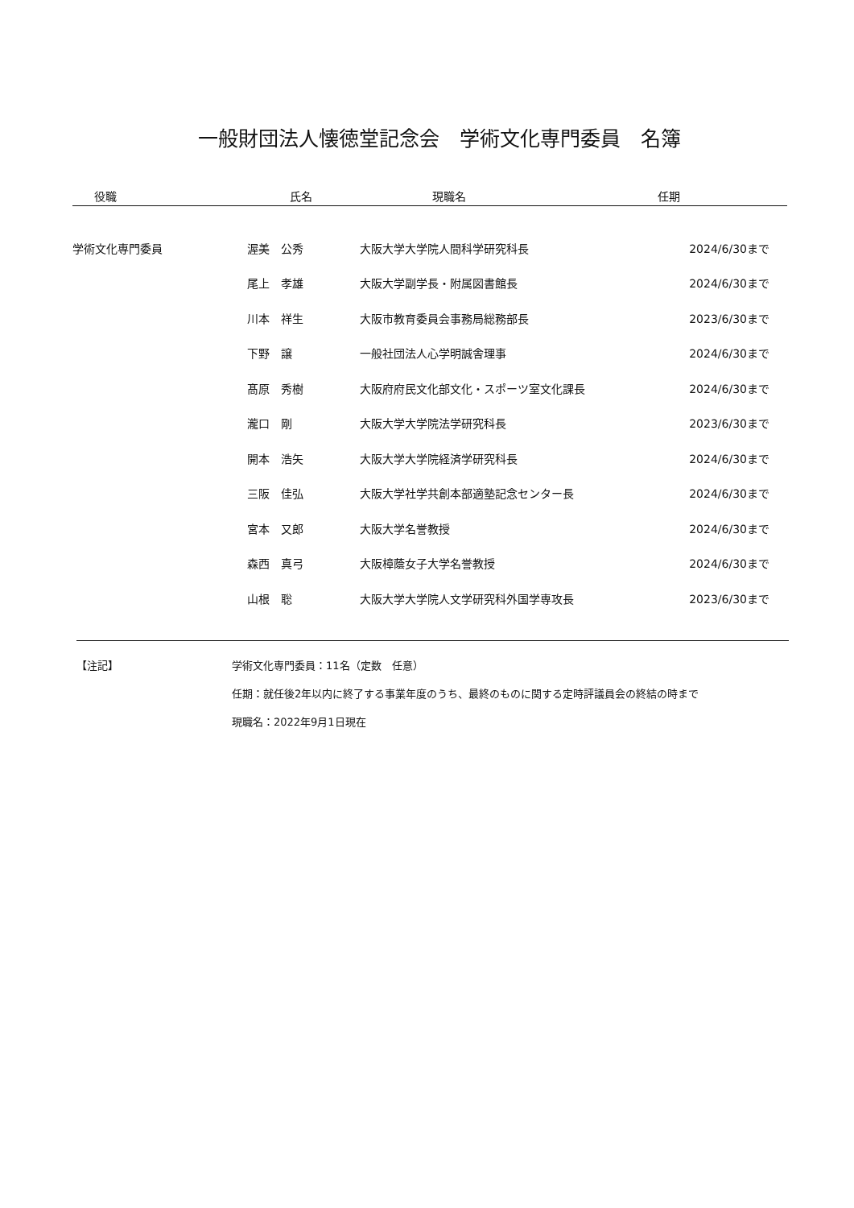一般財団法人懐徳堂記念会　学術文化専門委員　名簿
| 役職 | 氏名 | 現職名 | 任期 |
| --- | --- | --- | --- |
| 学術文化専門委員 | 渥美 公秀 | 大阪大学大学院人間科学研究科長 | 2024/6/30まで |
| | 尾上 孝雄 | 大阪大学副学長・附属図書館長 | 2024/6/30まで |
| | 川本 祥生 | 大阪市教育委員会事務局総務部長 | 2023/6/30まで |
| | 下野 譲 | 一般社団法人心学明誠舎理事 | 2024/6/30まで |
| | 髙原 秀樹 | 大阪府府民文化部文化・スポーツ室文化課長 | 2024/6/30まで |
| | 瀧口 剛 | 大阪大学大学院法学研究科長 | 2023/6/30まで |
| | 開本 浩矢 | 大阪大学大学院経済学研究科長 | 2024/6/30まで |
| | 三阪 佳弘 | 大阪大学社学共創本部適塾記念センター長 | 2024/6/30まで |
| | 宮本 又郎 | 大阪大学名誉教授 | 2024/6/30まで |
| | 森西 真弓 | 大阪樟蔭女子大学名誉教授 | 2024/6/30まで |
| | 山根 聡 | 大阪大学大学院人文学研究科外国学専攻長 | 2023/6/30まで |
【注記】 学術文化専門委員：11名（定数　任意）
任期：就任後2年以内に終了する事業年度のうち、最終のものに関する定時評議員会の終結の時まで
現職名：2022年9月1日現在